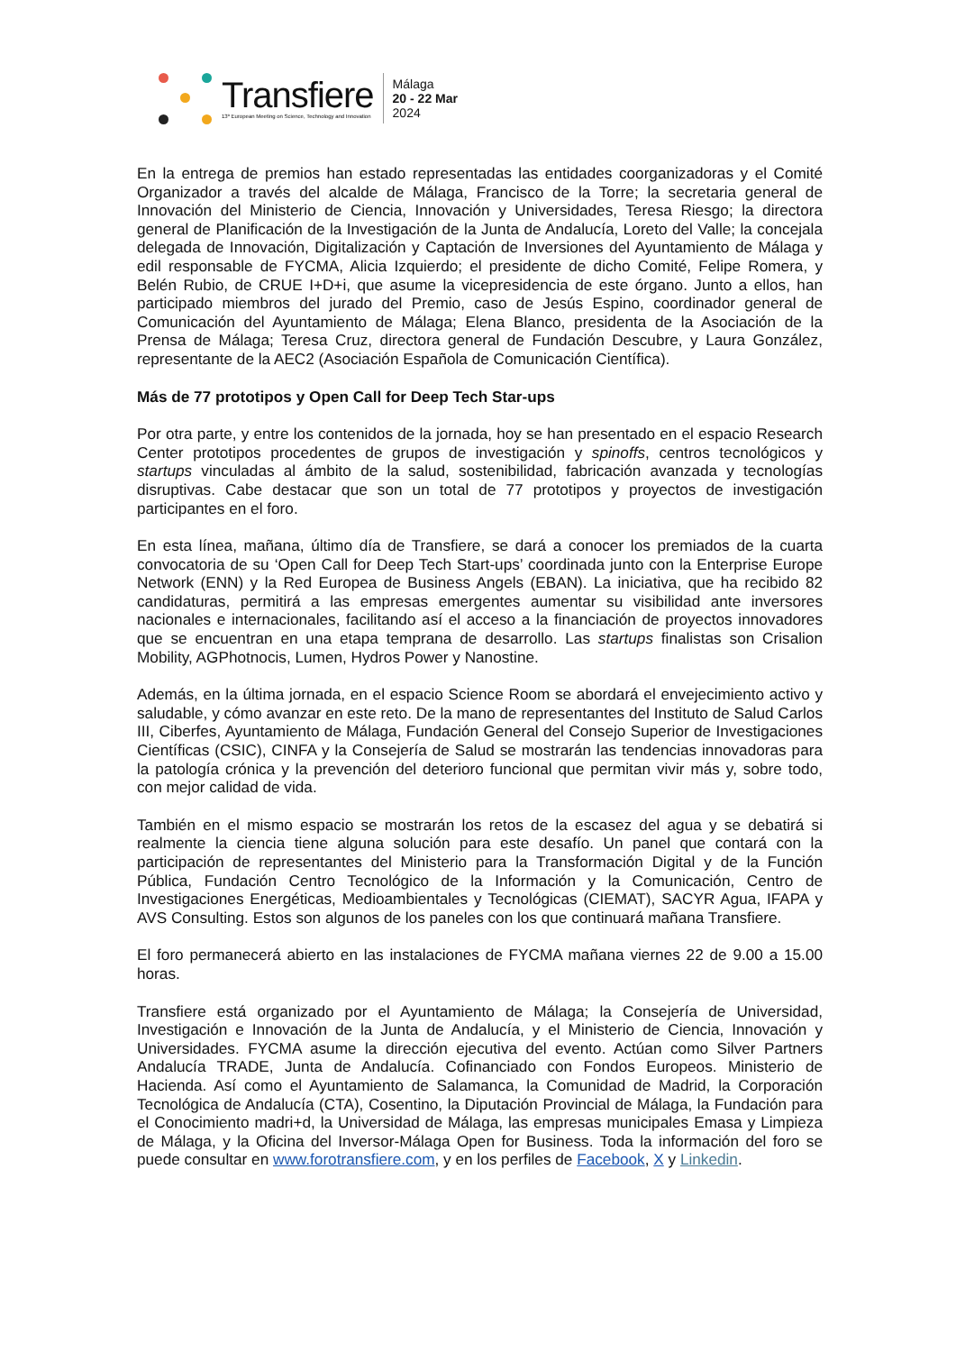Transfiere
13º European Meeting on Science, Technology and Innovation
Málaga
20 - 22 Mar
2024
En la entrega de premios han estado representadas las entidades coorganizadoras y el Comité Organizador a través del alcalde de Málaga, Francisco de la Torre; la secretaria general de Innovación del Ministerio de Ciencia, Innovación y Universidades, Teresa Riesgo; la directora general de Planificación de la Investigación de la Junta de Andalucía, Loreto del Valle; la concejala delegada de Innovación, Digitalización y Captación de Inversiones del Ayuntamiento de Málaga y edil responsable de FYCMA, Alicia Izquierdo; el presidente de dicho Comité, Felipe Romera, y Belén Rubio, de CRUE I+D+i, que asume la vicepresidencia de este órgano. Junto a ellos, han participado miembros del jurado del Premio, caso de Jesús Espino, coordinador general de Comunicación del Ayuntamiento de Málaga; Elena Blanco, presidenta de la Asociación de la Prensa de Málaga; Teresa Cruz, directora general de Fundación Descubre, y Laura González, representante de la AEC2 (Asociación Española de Comunicación Científica).
Más de 77 prototipos y Open Call for Deep Tech Star-ups
Por otra parte, y entre los contenidos de la jornada, hoy se han presentado en el espacio Research Center prototipos procedentes de grupos de investigación y spinoffs, centros tecnológicos y startups vinculadas al ámbito de la salud, sostenibilidad, fabricación avanzada y tecnologías disruptivas. Cabe destacar que son un total de 77 prototipos y proyectos de investigación participantes en el foro.
En esta línea, mañana, último día de Transfiere, se dará a conocer los premiados de la cuarta convocatoria de su ‘Open Call for Deep Tech Start-ups’ coordinada junto con la Enterprise Europe Network (ENN) y la Red Europea de Business Angels (EBAN). La iniciativa, que ha recibido 82 candidaturas, permitirá a las empresas emergentes aumentar su visibilidad ante inversores nacionales e internacionales, facilitando así el acceso a la financiación de proyectos innovadores que se encuentran en una etapa temprana de desarrollo. Las startups finalistas son Crisalion Mobility, AGPhotnocis, Lumen, Hydros Power y Nanostine.
Además, en la última jornada, en el espacio Science Room se abordará el envejecimiento activo y saludable, y cómo avanzar en este reto. De la mano de representantes del Instituto de Salud Carlos III, Ciberfes, Ayuntamiento de Málaga, Fundación General del Consejo Superior de Investigaciones Científicas (CSIC), CINFA y la Consejería de Salud se mostrarán las tendencias innovadoras para la patología crónica y la prevención del deterioro funcional que permitan vivir más y, sobre todo, con mejor calidad de vida.
También en el mismo espacio se mostrarán los retos de la escasez del agua y se debatirá si realmente la ciencia tiene alguna solución para este desafío. Un panel que contará con la participación de representantes del Ministerio para la Transformación Digital y de la Función Pública, Fundación Centro Tecnológico de la Información y la Comunicación, Centro de Investigaciones Energéticas, Medioambientales y Tecnológicas (CIEMAT), SACYR Agua, IFAPA y AVS Consulting. Estos son algunos de los paneles con los que continuará mañana Transfiere.
El foro permanecerá abierto en las instalaciones de FYCMA mañana viernes 22 de 9.00 a 15.00 horas.
Transfiere está organizado por el Ayuntamiento de Málaga; la Consejería de Universidad, Investigación e Innovación de la Junta de Andalucía, y el Ministerio de Ciencia, Innovación y Universidades. FYCMA asume la dirección ejecutiva del evento. Actúan como Silver Partners Andalucía TRADE, Junta de Andalucía. Cofinanciado con Fondos Europeos. Ministerio de Hacienda. Así como el Ayuntamiento de Salamanca, la Comunidad de Madrid, la Corporación Tecnológica de Andalucía (CTA), Cosentino, la Diputación Provincial de Málaga, la Fundación para el Conocimiento madri+d, la Universidad de Málaga, las empresas municipales Emasa y Limpieza de Málaga, y la Oficina del Inversor-Málaga Open for Business. Toda la información del foro se puede consultar en www.forotransfiere.com, y en los perfiles de Facebook, X y Linkedin.